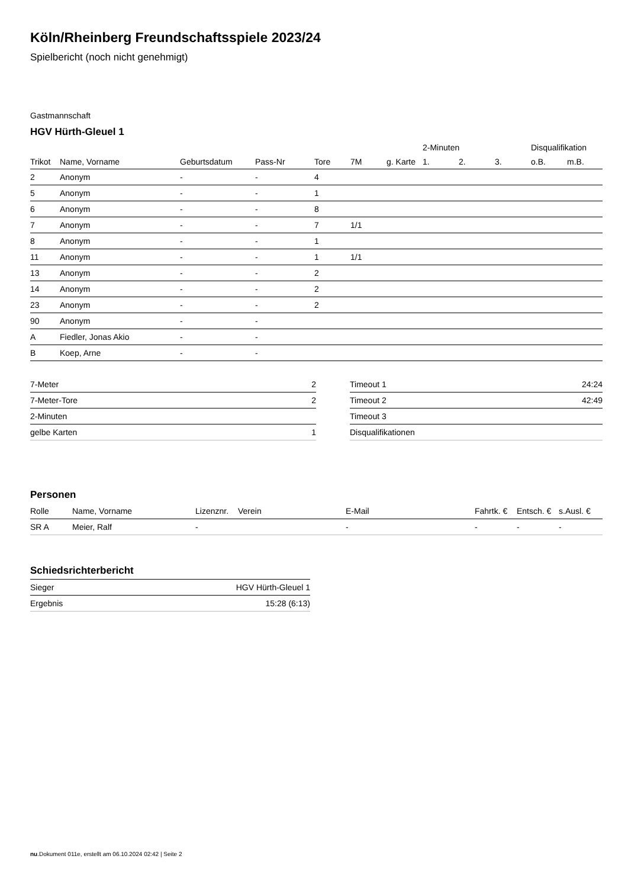Köln/Rheinberg Freundschaftsspiele 2023/24
Spielbericht (noch nicht genehmigt)
Gastmannschaft
HGV Hürth-Gleuel 1
| | | | | | | | 2-Minuten | | | Disqualifikation | |
| --- | --- | --- | --- | --- | --- | --- | --- | --- | --- | --- | --- |
| Trikot | Name, Vorname | Geburtsdatum | Pass-Nr | Tore | 7M | g. Karte | 1. | 2. | 3. | o.B. | m.B. |
| 2 | Anonym | - | - | 4 | | | | | | | |
| 5 | Anonym | - | - | 1 | | | | | | | |
| 6 | Anonym | - | - | 8 | | | | | | | |
| 7 | Anonym | - | - | 7 | 1/1 | | | | | | |
| 8 | Anonym | - | - | 1 | | | | | | | |
| 11 | Anonym | - | - | 1 | 1/1 | | | | | | |
| 13 | Anonym | - | - | 2 | | | | | | | |
| 14 | Anonym | - | - | 2 | | | | | | | |
| 23 | Anonym | - | - | 2 | | | | | | | |
| 90 | Anonym | - | - | | | | | | | | |
| A | Fiedler, Jonas Akio | - | - | | | | | | | | |
| B | Koep, Arne | - | - | | | | | | | | |
| 7-Meter | 2 |
| 7-Meter-Tore | 2 |
| 2-Minuten | |
| gelbe Karten | 1 |
| Timeout 1 | 24:24 |
| Timeout 2 | 42:49 |
| Timeout 3 | |
| Disqualifikationen | |
Personen
| Rolle | Name, Vorname | Lizenznr. | Verein | E-Mail | Fahrtk. € | Entsch. € | s.Ausl. € |
| --- | --- | --- | --- | --- | --- | --- | --- |
| SR A | Meier, Ralf | - | | - | - | - | - |
Schiedsrichterbericht
| Sieger | HGV Hürth-Gleuel 1 |
| Ergebnis | 15:28 (6:13) |
nu.Dokument 011e, erstellt am 06.10.2024 02:42 | Seite 2